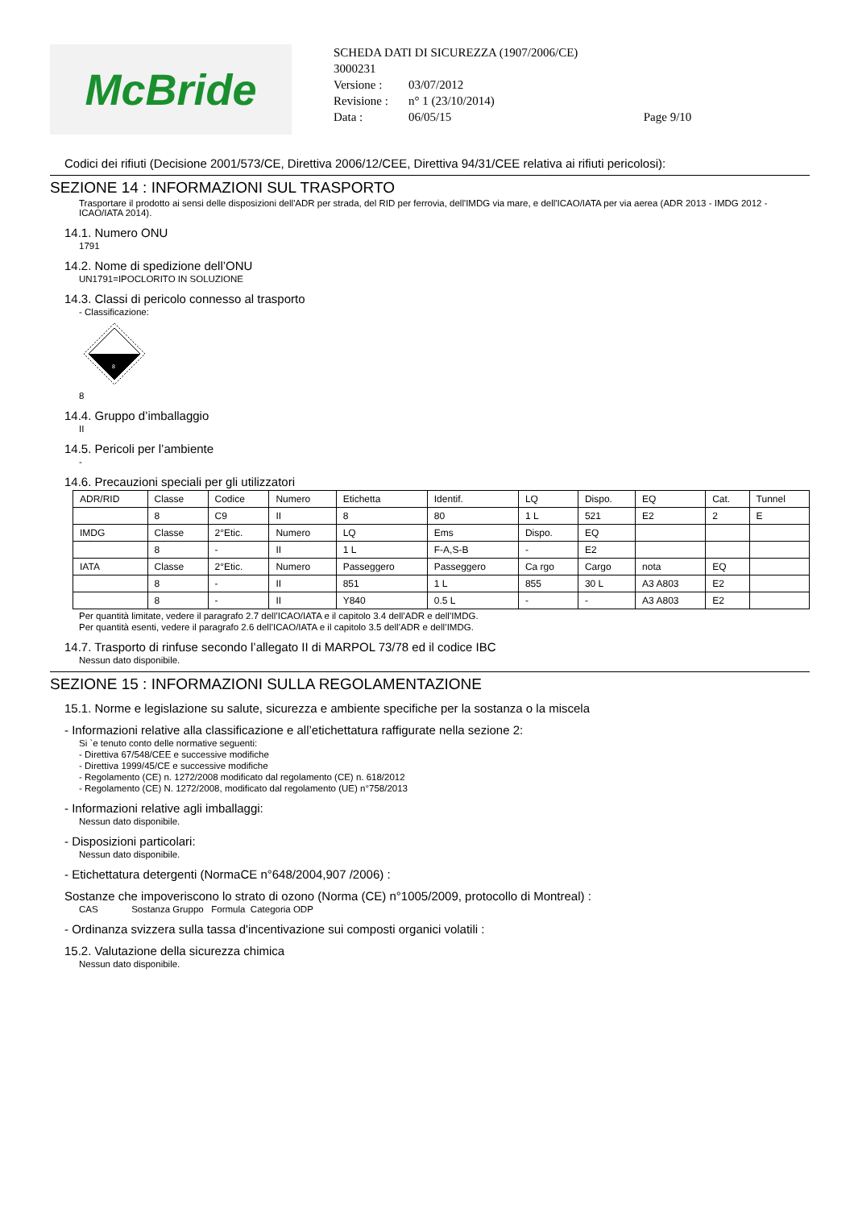McBride
SCHEDA DATI DI SICUREZZA (1907/2006/CE)
3000231
| Versione : | 03/07/2012 | |
| Revisione : | n° 1 (23/10/2014) | |
| Data : | 06/05/15 | Page 9/10 |
Codici dei rifiuti (Decisione 2001/573/CE, Direttiva 2006/12/CEE, Direttiva 94/31/CEE relativa ai rifiuti pericolosi):
SEZIONE 14 : INFORMAZIONI SUL TRASPORTO
Trasportare il prodotto ai sensi delle disposizioni dell'ADR per strada, del RID per ferrovia, dell'IMDG via mare, e dell'ICAO/IATA per via aerea (ADR 2013 - IMDG 2012 - ICAO/IATA 2014).
14.1. Numero ONU
1791
14.2. Nome di spedizione dell’ONU
UN1791=IPOCLORITO IN SOLUZIONE
14.3. Classi di pericolo connesso al trasporto
- Classificazione:
8
8
14.4. Gruppo d’imballaggio
II
14.5. Pericoli per l’ambiente
-
14.6. Precauzioni speciali per gli utilizzatori
| ADR/RID | Classe | Codice | Numero | Etichetta | Identif. | LQ | Dispo. | EQ | Cat. | Tunnel |
| | 8 | C9 | II | 8 | 80 | 1 L | 521 | E2 | 2 | E |
| IMDG | Classe | 2°Etic. | Numero | LQ | Ems | Dispo. | EQ | | | |
| | 8 | - | II | 1 L | F-A,S-B | - | E2 | | | |
| IATA | Classe | 2°Etic. | Numero | Passeggero | Passeggero | Ca rgo | Cargo | nota | EQ | |
| | 8 | - | II | 851 | 1 L | 855 | 30 L | A3 A803 | E2 | |
| | 8 | - | II | Y840 | 0.5 L | - | - | A3 A803 | E2 | |
Per quantità limitate, vedere il paragrafo 2.7 dell’ICAO/IATA e il capitolo 3.4 dell’ADR e dell’IMDG.
Per quantità esenti, vedere il paragrafo 2.6 dell’ICAO/IATA e il capitolo 3.5 dell’ADR e dell’IMDG.
14.7. Trasporto di rinfuse secondo l’allegato II di MARPOL 73/78 ed il codice IBC
Nessun dato disponibile.
SEZIONE 15 : INFORMAZIONI SULLA REGOLAMENTAZIONE
15.1. Norme e legislazione su salute, sicurezza e ambiente specifiche per la sostanza o la miscela
- Informazioni relative alla classificazione e all’etichettatura raffigurate nella sezione 2:
Si `e tenuto conto delle normative seguenti:
- Direttiva 67/548/CEE e successive modifiche
- Direttiva 1999/45/CE e successive modifiche
- Regolamento (CE) n. 1272/2008 modificato dal regolamento (CE) n. 618/2012
- Regolamento (CE) N. 1272/2008, modificato dal regolamento (UE) n°758/2013
- Informazioni relative agli imballaggi:
Nessun dato disponibile.
- Disposizioni particolari:
Nessun dato disponibile.
- Etichettatura detergenti (NormaCE n°648/2004,907 /2006) :
Sostanze che impoveriscono lo strato di ozono (Norma (CE) n°1005/2009, protocollo di Montreal) :
CAS Sostanza Gruppo Formula Categoria ODP
- Ordinanza svizzera sulla tassa d'incentivazione sui composti organici volatili :
15.2. Valutazione della sicurezza chimica
Nessun dato disponibile.